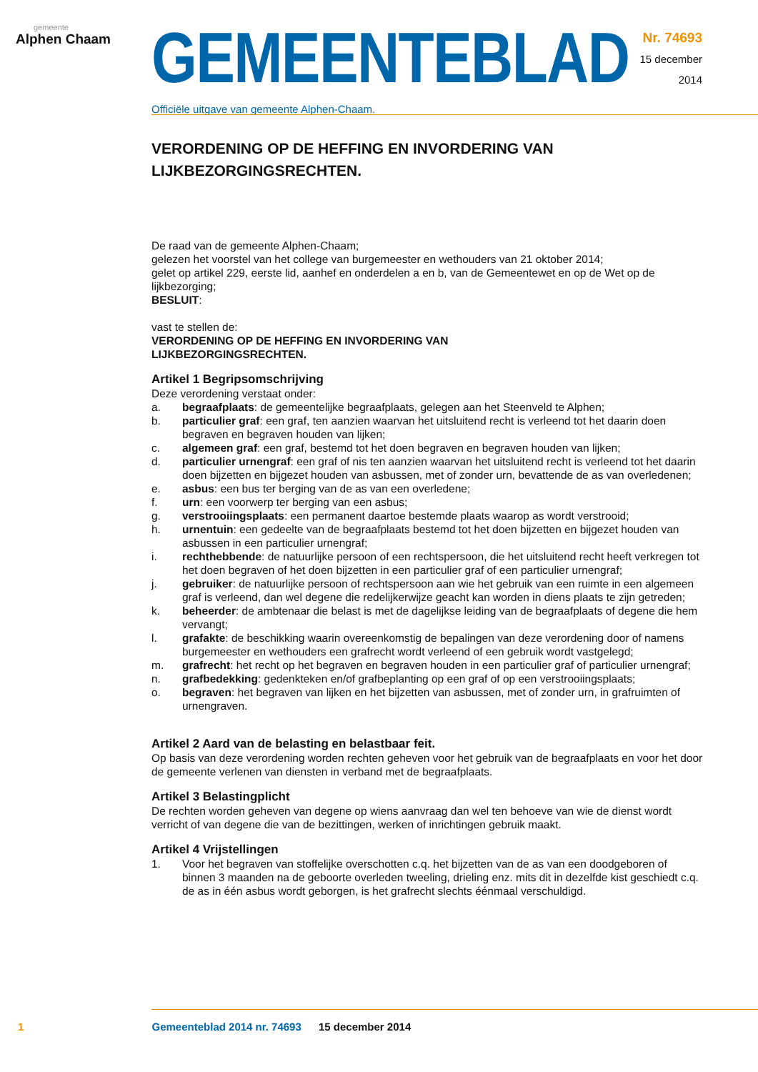gemeente
Alphen Chaam
GEMEENTEBLAD
Officiële uitgave van gemeente Alphen-Chaam.
Nr. 74693
15 december
2014
VERORDENING OP DE HEFFING EN INVORDERING VAN LIJKBEZORGINGSRECHTEN.
De raad van de gemeente Alphen-Chaam;
gelezen het voorstel van het college van burgemeester en wethouders van 21 oktober 2014;
gelet op artikel 229, eerste lid, aanhef en onderdelen a en b, van de Gemeentewet en op de Wet op de lijkbezorging;
BESLUIT:
vast te stellen de:
VERORDENING OP DE HEFFING EN INVORDERING VAN
LIJKBEZORGINGSRECHTEN.
Artikel 1 Begripsomschrijving
Deze verordening verstaat onder:
a. begraafplaats: de gemeentelijke begraafplaats, gelegen aan het Steenveld te Alphen;
b. particulier graf: een graf, ten aanzien waarvan het uitsluitend recht is verleend tot het daarin doen begraven en begraven houden van lijken;
c. algemeen graf: een graf, bestemd tot het doen begraven en begraven houden van lijken;
d. particulier urnengraf: een graf of nis ten aanzien waarvan het uitsluitend recht is verleend tot het daarin doen bijzetten en bijgezet houden van asbussen, met of zonder urn, bevattende de as van overledenen;
e. asbus: een bus ter berging van de as van een overledene;
f. urn: een voorwerp ter berging van een asbus;
g. verstrooiingsplaats: een permanent daartoe bestemde plaats waarop as wordt verstrooid;
h. urnentuin: een gedeelte van de begraafplaats bestemd tot het doen bijzetten en bijgezet houden van asbussen in een particulier urnengraf;
i. rechthebbende: de natuurlijke persoon of een rechtspersoon, die het uitsluitend recht heeft verkregen tot het doen begraven of het doen bijzetten in een particulier graf of een particulier urnengraf;
j. gebruiker: de natuurlijke persoon of rechtspersoon aan wie het gebruik van een ruimte in een algemeen graf is verleend, dan wel degene die redelijkerwijze geacht kan worden in diens plaats te zijn getreden;
k. beheerder: de ambtenaar die belast is met de dagelijkse leiding van de begraafplaats of degene die hem vervangt;
l. grafakte: de beschikking waarin overeenkomstig de bepalingen van deze verordening door of namens burgemeester en wethouders een grafrecht wordt verleend of een gebruik wordt vastgelegd;
m. grafrecht: het recht op het begraven en begraven houden in een particulier graf of particulier urnengraf;
n. grafbedekking: gedenkteken en/of grafbeplanting op een graf of op een verstrooiingsplaats;
o. begraven: het begraven van lijken en het bijzetten van asbussen, met of zonder urn, in grafruimten of urnengraven.
Artikel 2 Aard van de belasting en belastbaar feit.
Op basis van deze verordening worden rechten geheven voor het gebruik van de begraafplaats en voor het door de gemeente verlenen van diensten in verband met de begraafplaats.
Artikel 3 Belastingplicht
De rechten worden geheven van degene op wiens aanvraag dan wel ten behoeve van wie de dienst wordt verricht of van degene die van de bezittingen, werken of inrichtingen gebruik maakt.
Artikel 4 Vrijstellingen
1. Voor het begraven van stoffelijke overschotten c.q. het bijzetten van de as van een doodgeboren of binnen 3 maanden na de geboorte overleden tweeling, drieling enz. mits dit in dezelfde kist geschiedt c.q. de as in één asbus wordt geborgen, is het grafrecht slechts éénmaal verschuldigd.
1 Gemeenteblad 2014 nr. 74693 15 december 2014